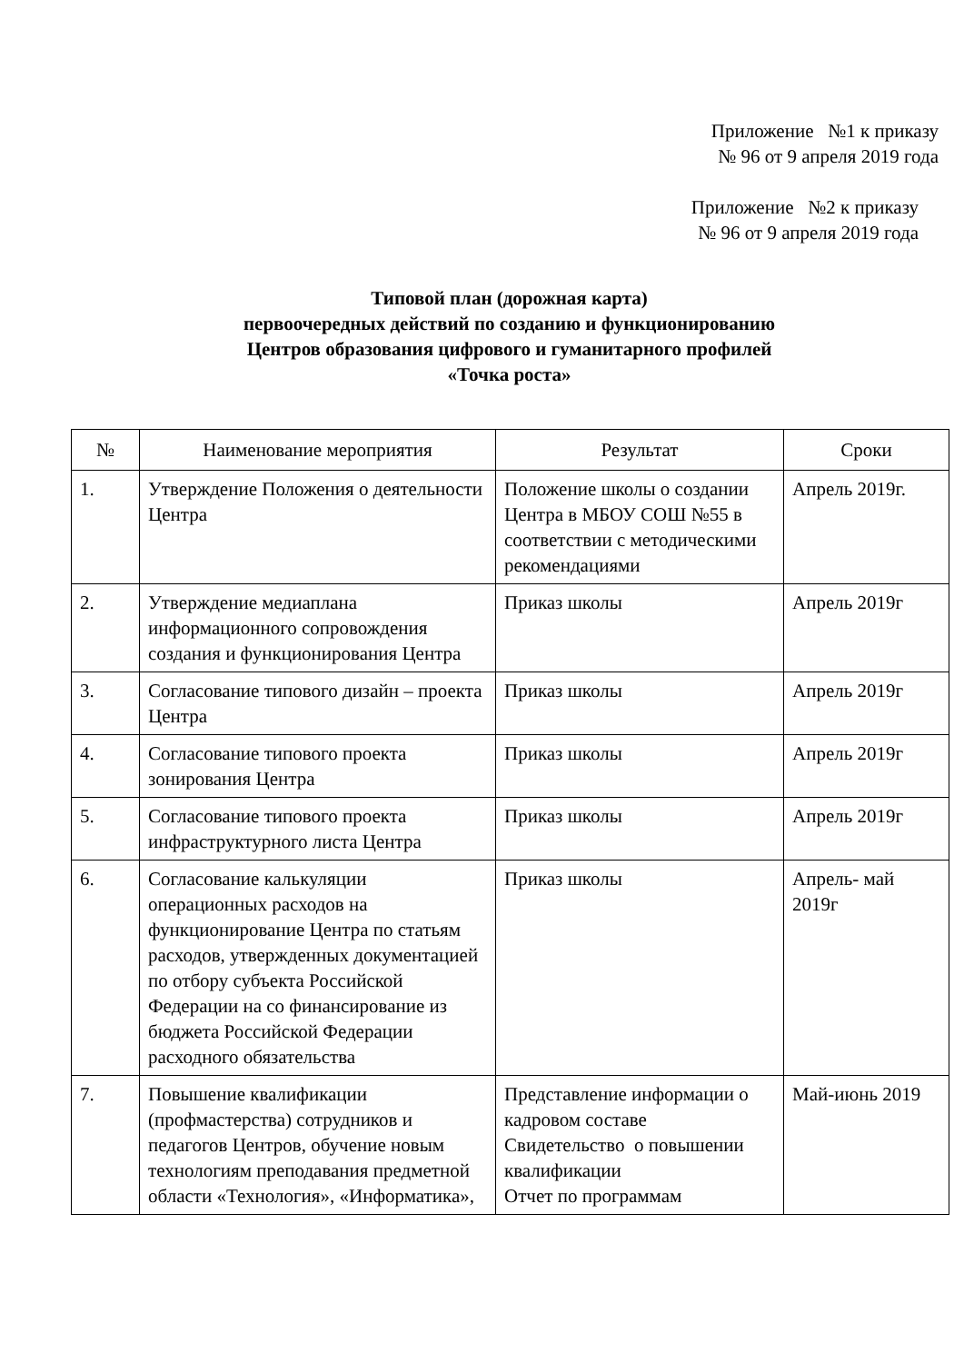Приложение №1 к приказу
№ 96 от 9 апреля 2019 года
Приложение №2 к приказу
№ 96 от 9 апреля 2019 года
Типовой план (дорожная карта)
первоочередных действий по созданию и функционированию
Центров образования цифрового и гуманитарного профилей
«Точка роста»
| № | Наименование мероприятия | Результат | Сроки |
| --- | --- | --- | --- |
| 1. | Утверждение Положения о деятельности Центра | Положение школы о создании Центра в МБОУ СОШ №55 в соответствии с методическими рекомендациями | Апрель 2019г. |
| 2. | Утверждение медиаплана информационного сопровождения создания и функционирования Центра | Приказ школы | Апрель 2019г |
| 3. | Согласование типового дизайн – проекта Центра | Приказ школы | Апрель 2019г |
| 4. | Согласование типового проекта зонирования Центра | Приказ школы | Апрель 2019г |
| 5. | Согласование типового проекта инфраструктурного листа Центра | Приказ школы | Апрель 2019г |
| 6. | Согласование калькуляции операционных расходов на функционирование Центра по статьям расходов, утвержденных документацией по отбору субъекта Российской Федерации на со финансирование из бюджета Российской Федерации расходного обязательства | Приказ школы | Апрель- май 2019г |
| 7. | Повышение квалификации (профмастерства) сотрудников и педагогов Центров, обучение новым технологиям преподавания предметной области «Технология», «Информатика», | Представление информации о кадровом составе Свидетельство о повышении квалификации Отчет по программам | Май-июнь 2019 |